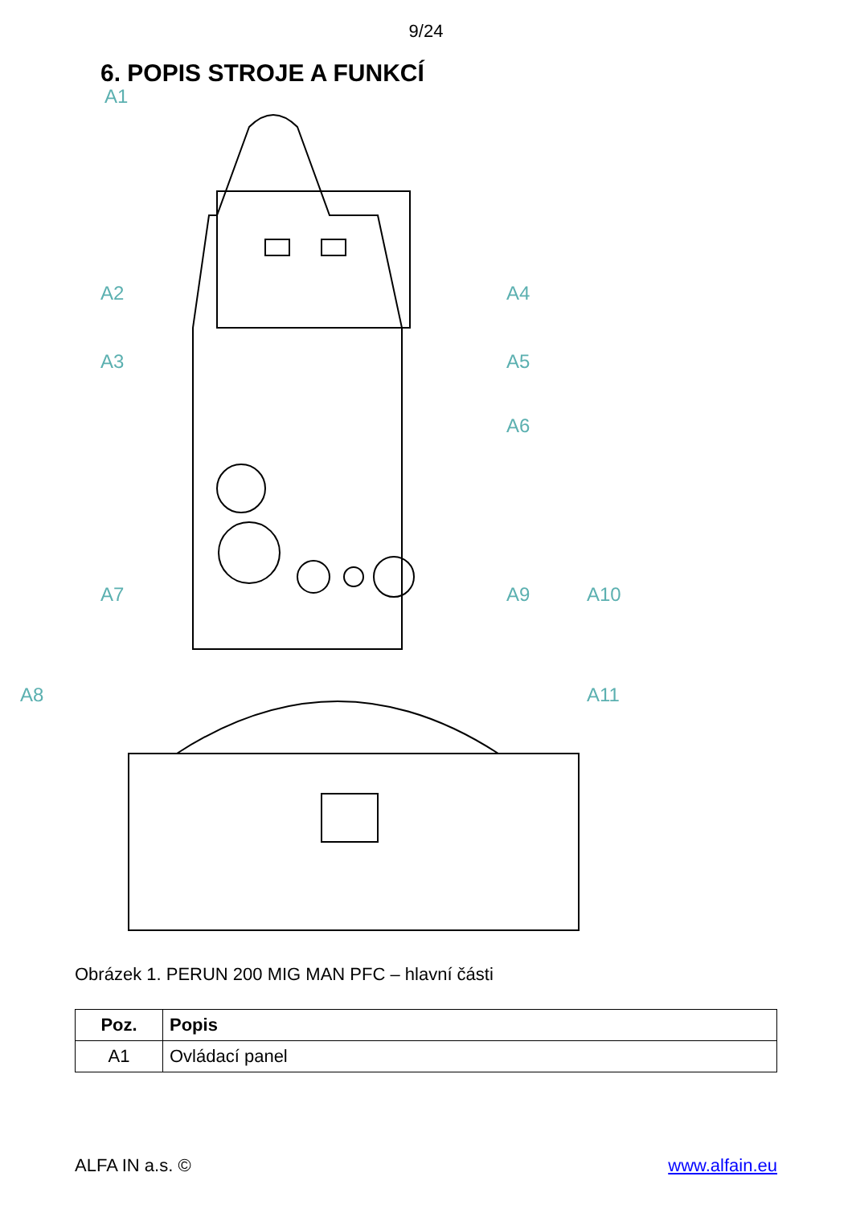9/24
6. POPIS STROJE A FUNKCÍ
A1
A2
A3
A4
A5
A6
A7
A8
A9
A10
A11
Obrázek 1. PERUN 200 MIG MAN PFC – hlavní části
| Poz. | Popis |
| --- | --- |
| A1 | Ovládací panel |
ALFA IN a.s. © www.alfain.eu